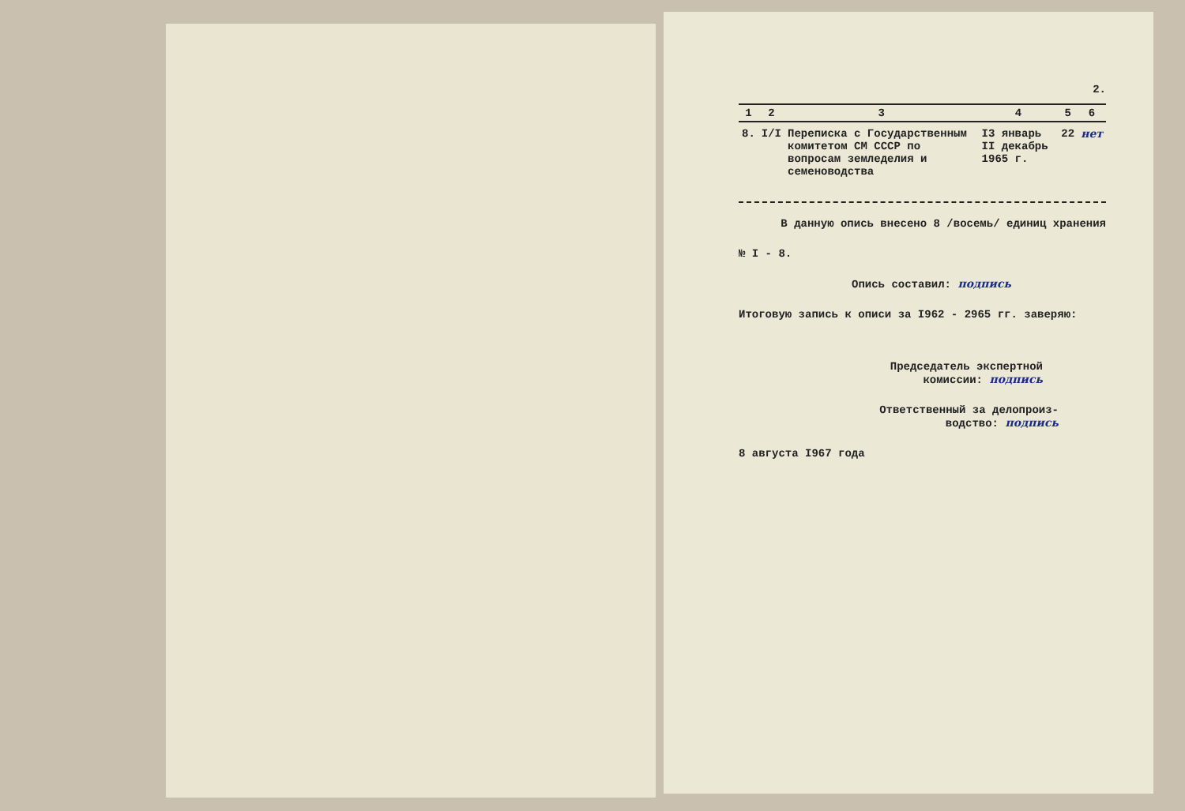2.
| 1 | 2 | 3 | 4 | 5 | 6 |
| --- | --- | --- | --- | --- | --- |
| 8. | I/I | Переписка с Государственным комитетом СМ СССР по вопросам земледелия и семеноводства | I3 январь II декабрь 1965 г. | 22 | нет |
В данную опись внесено 8 /восемь/ единиц хранения
№ I - 8.
Опись составил: подпись
Итоговую запись к описи за I962 - 2965 гг. заверяю:
Председатель экспертной
комиссии: подпись
Ответственный за делопроиз-
водство: подпись
8 августа I967 года